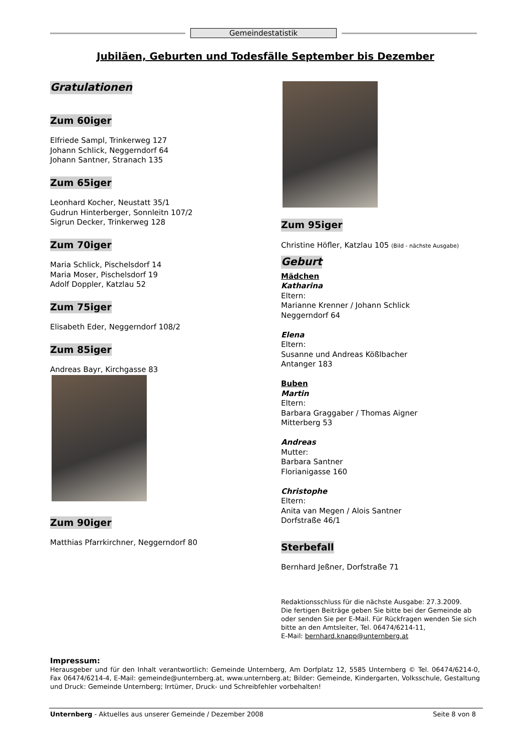Gemeindestatistik
Jubiläen, Geburten und Todesfälle September bis Dezember
Gratulationen
Zum 60iger
Elfriede Sampl, Trinkerweg 127
Johann Schlick, Neggerndorf 64
Johann Santner, Stranach 135
Zum 65iger
Leonhard Kocher, Neustatt 35/1
Gudrun Hinterberger, Sonnleitn 107/2
Sigrun Decker, Trinkerweg 128
Zum 70iger
Maria Schlick, Pischelsdorf 14
Maria Moser, Pischelsdorf 19
Adolf Doppler, Katzlau 52
Zum 75iger
Elisabeth Eder, Neggerndorf 108/2
Zum 85iger
Andreas Bayr, Kirchgasse 83
Zum 90iger
Matthias Pfarrkirchner, Neggerndorf 80
Zum 95iger
Christine Höfler, Katzlau 105 (Bild - nächste Ausgabe)
Geburt
Mädchen
Katharina
Eltern:
Marianne Krenner / Johann Schlick
Neggerndorf 64
Elena
Eltern:
Susanne und Andreas Kößlbacher
Antanger 183
Buben
Martin
Eltern:
Barbara Graggaber / Thomas Aigner
Mitterberg 53
Andreas
Mutter:
Barbara Santner
Florianigasse 160
Christophe
Eltern:
Anita van Megen / Alois Santner
Dorfstraße 46/1
Sterbefall
Bernhard Jeßner, Dorfstraße 71
Redaktionsschluss für die nächste Ausgabe: 27.3.2009.
Die fertigen Beiträge geben Sie bitte bei der Gemeinde ab oder senden Sie per E-Mail. Für Rückfragen wenden Sie sich bitte an den Amtsleiter, Tel. 06474/6214-11,
E-Mail: bernhard.knapp@unternberg.at
Impressum:
Herausgeber und für den Inhalt verantwortlich: Gemeinde Unternberg, Am Dorfplatz 12, 5585 Unternberg © Tel. 06474/6214-0, Fax 06474/6214-4, E-Mail: gemeinde@unternberg.at, www.unternberg.at; Bilder: Gemeinde, Kindergarten, Volksschule, Gestaltung und Druck: Gemeinde Unternberg; Irrtümer, Druck- und Schreibfehler vorbehalten!
Unternberg - Aktuelles aus unserer Gemeinde / Dezember 2008 Seite 8 von 8